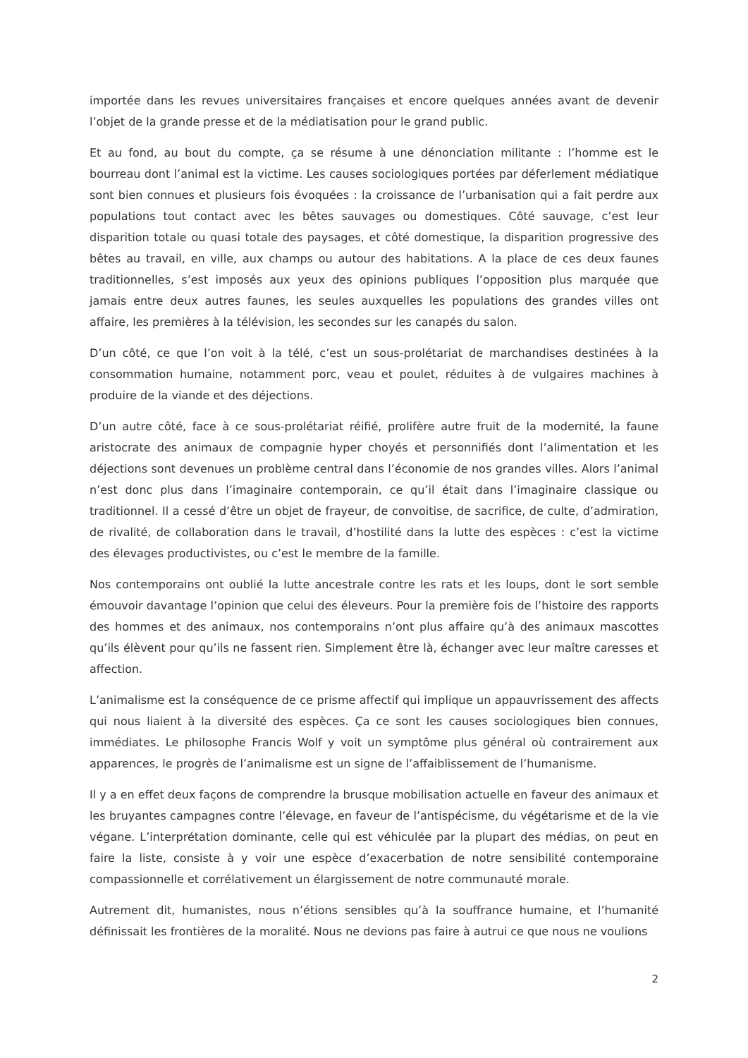importée dans les revues universitaires françaises et encore quelques années avant de devenir l’objet de la grande presse et de la médiatisation pour le grand public.
Et au fond, au bout du compte, ça se résume à une dénonciation militante : l’homme est le bourreau dont l’animal est la victime. Les causes sociologiques portées par déferlement médiatique sont bien connues et plusieurs fois évoquées : la croissance de l’urbanisation qui a fait perdre aux populations tout contact avec les bêtes sauvages ou domestiques. Côté sauvage, c’est leur disparition totale ou quasi totale des paysages, et côté domestique, la disparition progressive des bêtes au travail, en ville, aux champs ou autour des habitations. A la place de ces deux faunes traditionnelles, s’est imposés aux yeux des opinions publiques l’opposition plus marquée que jamais entre deux autres faunes, les seules auxquelles les populations des grandes villes ont affaire, les premières à la télévision, les secondes sur les canapés du salon.
D’un côté, ce que l’on voit à la télé, c’est un sous-prolétariat de marchandises destinées à la consommation humaine, notamment porc, veau et poulet, réduites à de vulgaires machines à produire de la viande et des déjections.
D’un autre côté, face à ce sous-prolétariat réifié, prolifère autre fruit de la modernité, la faune aristocrate des animaux de compagnie hyper choyés et personnifiés dont l’alimentation et les déjections sont devenues un problème central dans l’économie de nos grandes villes. Alors l’animal n’est donc plus dans l’imaginaire contemporain, ce qu’il était dans l’imaginaire classique ou traditionnel. Il a cessé d’être un objet de frayeur, de convoitise, de sacrifice, de culte, d’admiration, de rivalité, de collaboration dans le travail, d’hostilité dans la lutte des espèces : c’est la victime des élevages productivistes, ou c’est le membre de la famille.
Nos contemporains ont oublié la lutte ancestrale contre les rats et les loups, dont le sort semble émouvoir davantage l’opinion que celui des éleveurs. Pour la première fois de l’histoire des rapports des hommes et des animaux, nos contemporains n’ont plus affaire qu’à des animaux mascottes qu’ils élèvent pour qu’ils ne fassent rien. Simplement être là, échanger avec leur maître caresses et affection.
L’animalisme est la conséquence de ce prisme affectif qui implique un appauvrissement des affects qui nous liaient à la diversité des espèces. Ça ce sont les causes sociologiques bien connues, immédiates. Le philosophe Francis Wolf y voit un symptôme plus général où contrairement aux apparences, le progrès de l’animalisme est un signe de l’affaiblissement de l’humanisme.
Il y a en effet deux façons de comprendre la brusque mobilisation actuelle en faveur des animaux et les bruyantes campagnes contre l’élevage, en faveur de l’antispécisme, du végétarisme et de la vie végane. L’interprétation dominante, celle qui est véhiculée par la plupart des médias, on peut en faire la liste, consiste à y voir une espèce d’exacerbation de notre sensibilité contemporaine compassionnelle et corrélativement un élargissement de notre communauté morale.
Autrement dit, humanistes, nous n’étions sensibles qu’à la souffrance humaine, et l’humanité définissait les frontières de la moralité. Nous ne devions pas faire à autrui ce que nous ne voulions
2